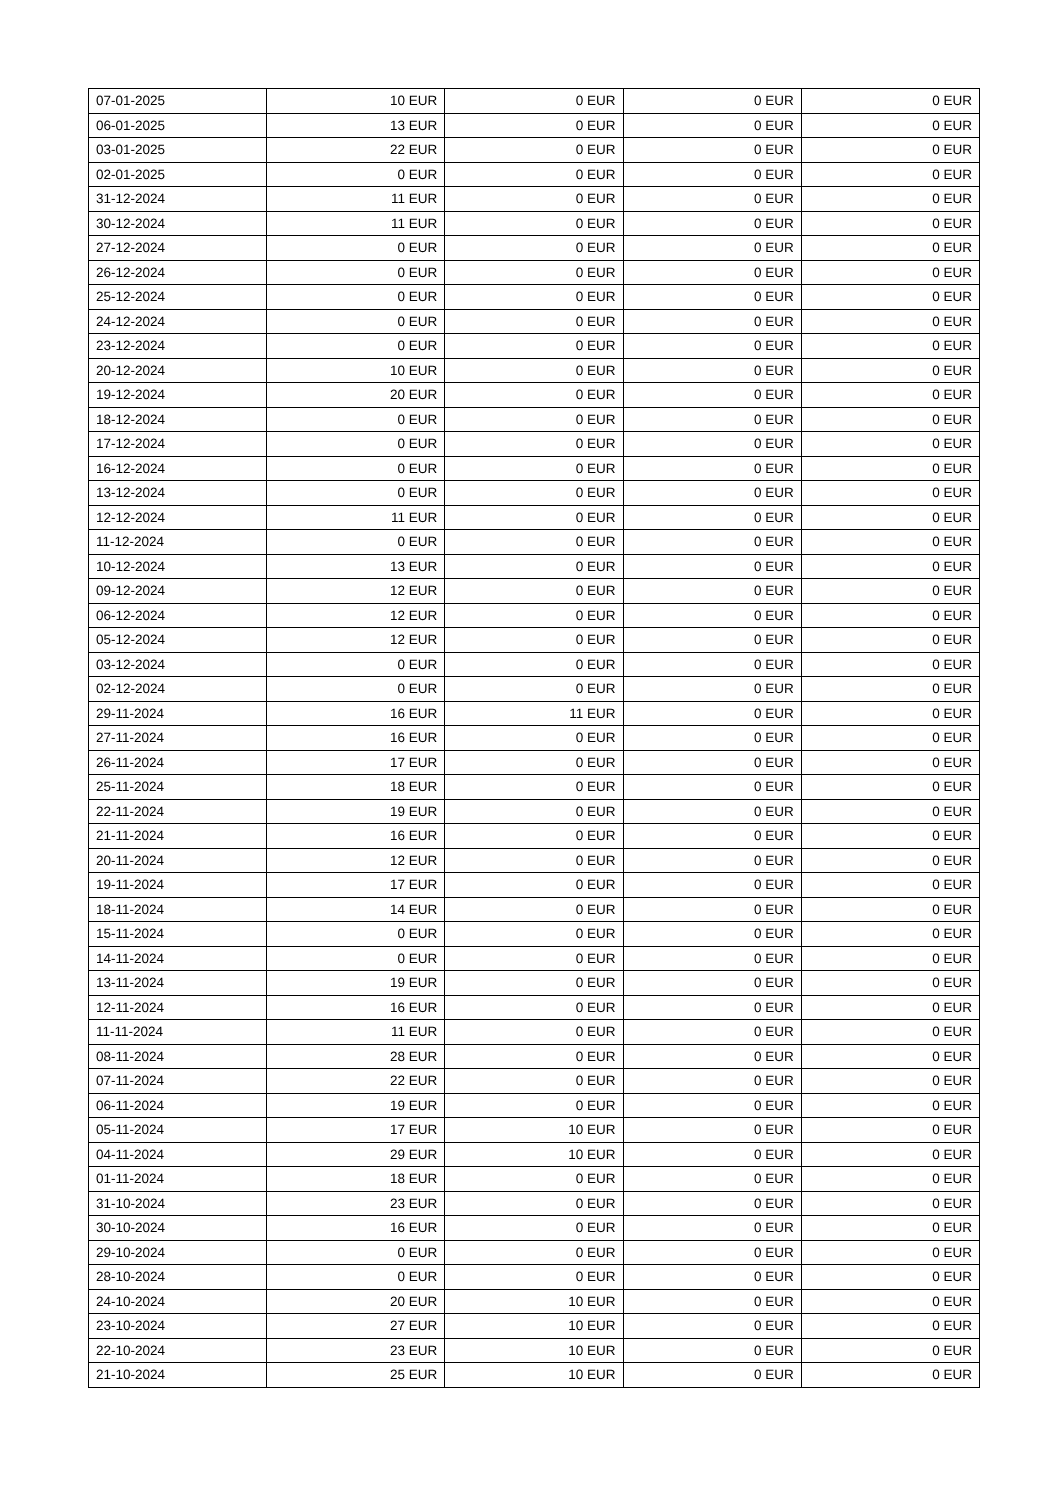| 07-01-2025 | 10 EUR | 0 EUR | 0 EUR | 0 EUR |
| 06-01-2025 | 13 EUR | 0 EUR | 0 EUR | 0 EUR |
| 03-01-2025 | 22 EUR | 0 EUR | 0 EUR | 0 EUR |
| 02-01-2025 | 0 EUR | 0 EUR | 0 EUR | 0 EUR |
| 31-12-2024 | 11 EUR | 0 EUR | 0 EUR | 0 EUR |
| 30-12-2024 | 11 EUR | 0 EUR | 0 EUR | 0 EUR |
| 27-12-2024 | 0 EUR | 0 EUR | 0 EUR | 0 EUR |
| 26-12-2024 | 0 EUR | 0 EUR | 0 EUR | 0 EUR |
| 25-12-2024 | 0 EUR | 0 EUR | 0 EUR | 0 EUR |
| 24-12-2024 | 0 EUR | 0 EUR | 0 EUR | 0 EUR |
| 23-12-2024 | 0 EUR | 0 EUR | 0 EUR | 0 EUR |
| 20-12-2024 | 10 EUR | 0 EUR | 0 EUR | 0 EUR |
| 19-12-2024 | 20 EUR | 0 EUR | 0 EUR | 0 EUR |
| 18-12-2024 | 0 EUR | 0 EUR | 0 EUR | 0 EUR |
| 17-12-2024 | 0 EUR | 0 EUR | 0 EUR | 0 EUR |
| 16-12-2024 | 0 EUR | 0 EUR | 0 EUR | 0 EUR |
| 13-12-2024 | 0 EUR | 0 EUR | 0 EUR | 0 EUR |
| 12-12-2024 | 11 EUR | 0 EUR | 0 EUR | 0 EUR |
| 11-12-2024 | 0 EUR | 0 EUR | 0 EUR | 0 EUR |
| 10-12-2024 | 13 EUR | 0 EUR | 0 EUR | 0 EUR |
| 09-12-2024 | 12 EUR | 0 EUR | 0 EUR | 0 EUR |
| 06-12-2024 | 12 EUR | 0 EUR | 0 EUR | 0 EUR |
| 05-12-2024 | 12 EUR | 0 EUR | 0 EUR | 0 EUR |
| 03-12-2024 | 0 EUR | 0 EUR | 0 EUR | 0 EUR |
| 02-12-2024 | 0 EUR | 0 EUR | 0 EUR | 0 EUR |
| 29-11-2024 | 16 EUR | 11 EUR | 0 EUR | 0 EUR |
| 27-11-2024 | 16 EUR | 0 EUR | 0 EUR | 0 EUR |
| 26-11-2024 | 17 EUR | 0 EUR | 0 EUR | 0 EUR |
| 25-11-2024 | 18 EUR | 0 EUR | 0 EUR | 0 EUR |
| 22-11-2024 | 19 EUR | 0 EUR | 0 EUR | 0 EUR |
| 21-11-2024 | 16 EUR | 0 EUR | 0 EUR | 0 EUR |
| 20-11-2024 | 12 EUR | 0 EUR | 0 EUR | 0 EUR |
| 19-11-2024 | 17 EUR | 0 EUR | 0 EUR | 0 EUR |
| 18-11-2024 | 14 EUR | 0 EUR | 0 EUR | 0 EUR |
| 15-11-2024 | 0 EUR | 0 EUR | 0 EUR | 0 EUR |
| 14-11-2024 | 0 EUR | 0 EUR | 0 EUR | 0 EUR |
| 13-11-2024 | 19 EUR | 0 EUR | 0 EUR | 0 EUR |
| 12-11-2024 | 16 EUR | 0 EUR | 0 EUR | 0 EUR |
| 11-11-2024 | 11 EUR | 0 EUR | 0 EUR | 0 EUR |
| 08-11-2024 | 28 EUR | 0 EUR | 0 EUR | 0 EUR |
| 07-11-2024 | 22 EUR | 0 EUR | 0 EUR | 0 EUR |
| 06-11-2024 | 19 EUR | 0 EUR | 0 EUR | 0 EUR |
| 05-11-2024 | 17 EUR | 10 EUR | 0 EUR | 0 EUR |
| 04-11-2024 | 29 EUR | 10 EUR | 0 EUR | 0 EUR |
| 01-11-2024 | 18 EUR | 0 EUR | 0 EUR | 0 EUR |
| 31-10-2024 | 23 EUR | 0 EUR | 0 EUR | 0 EUR |
| 30-10-2024 | 16 EUR | 0 EUR | 0 EUR | 0 EUR |
| 29-10-2024 | 0 EUR | 0 EUR | 0 EUR | 0 EUR |
| 28-10-2024 | 0 EUR | 0 EUR | 0 EUR | 0 EUR |
| 24-10-2024 | 20 EUR | 10 EUR | 0 EUR | 0 EUR |
| 23-10-2024 | 27 EUR | 10 EUR | 0 EUR | 0 EUR |
| 22-10-2024 | 23 EUR | 10 EUR | 0 EUR | 0 EUR |
| 21-10-2024 | 25 EUR | 10 EUR | 0 EUR | 0 EUR |